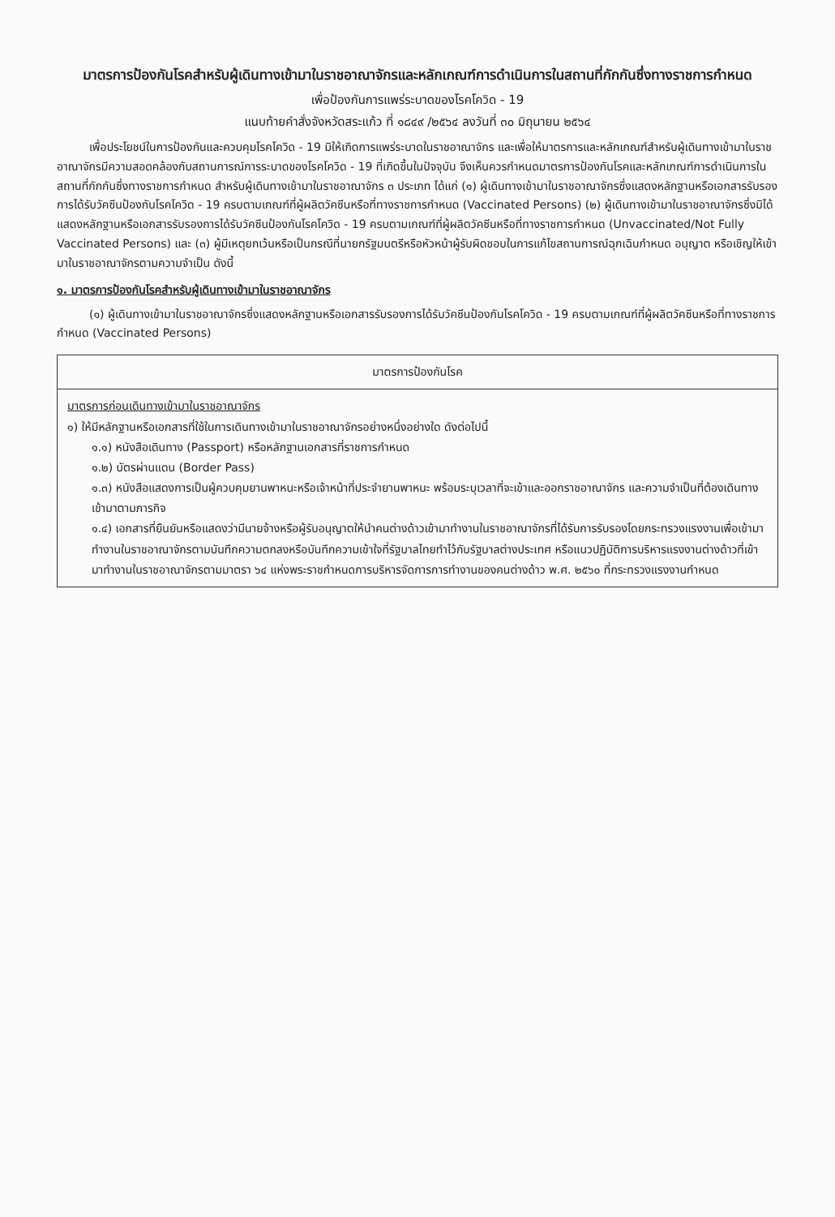มาตรการป้องกันโรคสำหรับผู้เดินทางเข้ามาในราชอาณาจักรและหลักเกณฑ์การดำเนินการในสถานที่กักกันซึ่งทางราชการกำหนด
เพื่อป้องกันการแพร่ระบาดของโรคโควิด - 19
แนบท้ายคำสั่งจังหวัดสระแก้ว ที่ ๑๘๔๙ /๒๕๖๔ ลงวันที่ ๓๐ มิถุนายน ๒๕๖๔
เพื่อประโยชน์ในการป้องกันและควบคุมโรคโควิด - 19 มิให้เกิดการแพร่ระบาดในราชอาณาจักร และเพื่อให้มาตรการและหลักเกณฑ์สำหรับผู้เดินทางเข้ามาในราชอาณาจักรมีความสอดคล้องกับสถานการณ์การระบาดของโรคโควิด - 19 ที่เกิดขึ้นในปัจจุบัน จึงเห็นควรกำหนดมาตรการป้องกันโรคและหลักเกณฑ์การดำเนินการในสถานที่กักกันซึ่งทางราชการกำหนด สำหรับผู้เดินทางเข้ามาในราชอาณาจักร ๓ ประเภท ได้แก่ (๑) ผู้เดินทางเข้ามาในราชอาณาจักรซึ่งแสดงหลักฐานหรือเอกสารรับรองการได้รับวัคซีนป้องกันโรคโควิด - 19 ครบตามเกณฑ์ที่ผู้ผลิตวัคซีนหรือที่ทางราชการกำหนด (Vaccinated Persons) (๒) ผู้เดินทางเข้ามาในราชอาณาจักรซึ่งมิได้แสดงหลักฐานหรือเอกสารรับรองการได้รับวัคซีนป้องกันโรคโควิด - 19 ครบตามเกณฑ์ที่ผู้ผลิตวัคซีนหรือที่ทางราชการกำหนด (Unvaccinated/Not Fully Vaccinated Persons) และ (๓) ผู้มีเหตุยกเว้นหรือเป็นกรณีที่นายกรัฐมนตรีหรือหัวหน้าผู้รับผิดชอบในการแก้ไขสถานการณ์ฉุกเฉินกำหนด อนุญาต หรือเชิญให้เข้ามาในราชอาณาจักรตามความจำเป็น ดังนี้
๑. มาตรการป้องกันโรคสำหรับผู้เดินทางเข้ามาในราชอาณาจักร
(๑) ผู้เดินทางเข้ามาในราชอาณาจักรซึ่งแสดงหลักฐานหรือเอกสารรับรองการได้รับวัคซีนป้องกันโรคโควิด - 19 ครบตามเกณฑ์ที่ผู้ผลิตวัคซีนหรือที่ทางราชการกำหนด (Vaccinated Persons)
| มาตรการป้องกันโรค |
| --- |
| มาตรการก่อนเดินทางเข้ามาในราชอาณาจักร ๑) ให้มีหลักฐานหรือเอกสารที่ใช้ในการเดินทางเข้ามาในราชอาณาจักรอย่างหนึ่งอย่างใด ดังต่อไปนี้ ๑.๑) หนังสือเดินทาง (Passport) หรือหลักฐานเอกสารที่ราชการกำหนด ๑.๒) บัตรผ่านแดน (Border Pass) ๑.๓) หนังสือแสดงการเป็นผู้ควบคุมยานพาหนะหรือเจ้าหน้าที่ประจำยานพาหนะ พร้อมระบุเวลาที่จะเข้าและออกราชอาณาจักร และความจำเป็นที่ต้องเดินทางเข้ามาตามภารกิจ ๑.๔) เอกสารที่ยืนยันหรือแสดงว่ามีนายจ้างหรือผู้รับอนุญาตให้นำคนต่างด้าวเข้ามาทำงานในราชอาณาจักรที่ได้รับการรับรองโดยกระทรวงแรงงานเพื่อเข้ามาทำงานในราชอาณาจักรตามบันทึกความตกลงหรือบันทึกความเข้าใจที่รัฐบาลไทยทำไว้กับรัฐบาลต่างประเทศ หรือแนวปฏิบัติการบริหารแรงงานต่างด้าวที่เข้ามาทำงานในราชอาณาจักรตามมาตรา ๖๔ แห่งพระราชกำหนดการบริหารจัดการการทำงานของคนต่างด้าว พ.ศ. ๒๕๖๐ ที่กระทรวงแรงงานกำหนด |